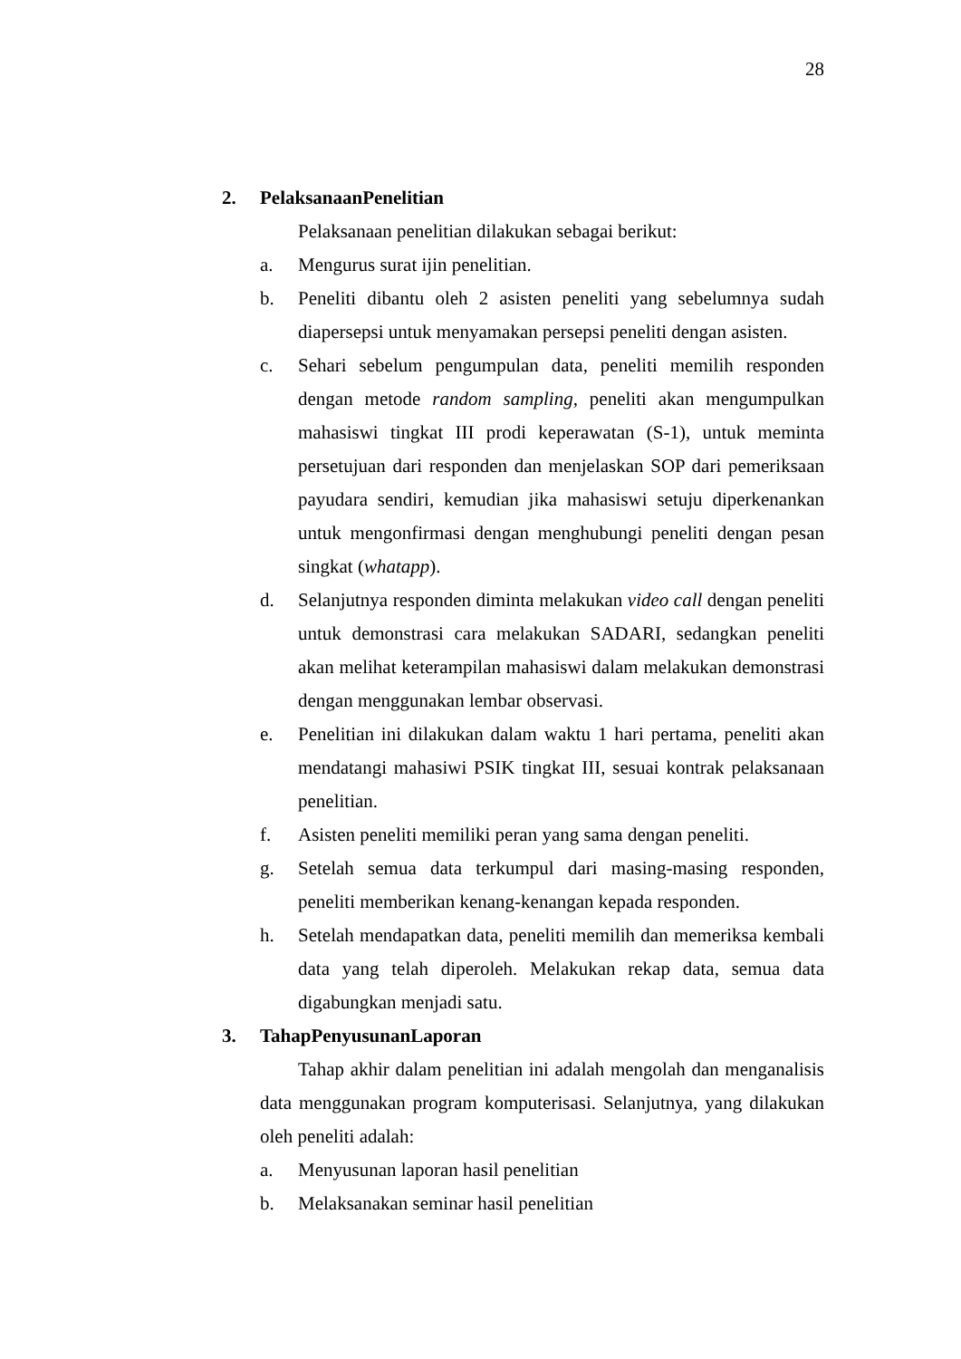28
2. PelaksanaanPenelitian
Pelaksanaan penelitian dilakukan sebagai berikut:
a. Mengurus surat ijin penelitian.
b. Peneliti dibantu oleh 2 asisten peneliti yang sebelumnya sudah diapersepsi untuk menyamakan persepsi peneliti dengan asisten.
c. Sehari sebelum pengumpulan data, peneliti memilih responden dengan metode random sampling, peneliti akan mengumpulkan mahasiswi tingkat III prodi keperawatan (S-1), untuk meminta persetujuan dari responden dan menjelaskan SOP dari pemeriksaan payudara sendiri, kemudian jika mahasiswi setuju diperkenankan untuk mengonfirmasi dengan menghubungi peneliti dengan pesan singkat (whatapp).
d. Selanjutnya responden diminta melakukan video call dengan peneliti untuk demonstrasi cara melakukan SADARI, sedangkan peneliti akan melihat keterampilan mahasiswi dalam melakukan demonstrasi dengan menggunakan lembar observasi.
e. Penelitian ini dilakukan dalam waktu 1 hari pertama, peneliti akan mendatangi mahasiwi PSIK tingkat III, sesuai kontrak pelaksanaan penelitian.
f. Asisten peneliti memiliki peran yang sama dengan peneliti.
g. Setelah semua data terkumpul dari masing-masing responden, peneliti memberikan kenang-kenangan kepada responden.
h. Setelah mendapatkan data, peneliti memilih dan memeriksa kembali data yang telah diperoleh. Melakukan rekap data, semua data digabungkan menjadi satu.
3. TahapPenyusunanLaporan
Tahap akhir dalam penelitian ini adalah mengolah dan menganalisis data menggunakan program komputerisasi. Selanjutnya, yang dilakukan oleh peneliti adalah:
a. Menyusunan laporan hasil penelitian
b. Melaksanakan seminar hasil penelitian